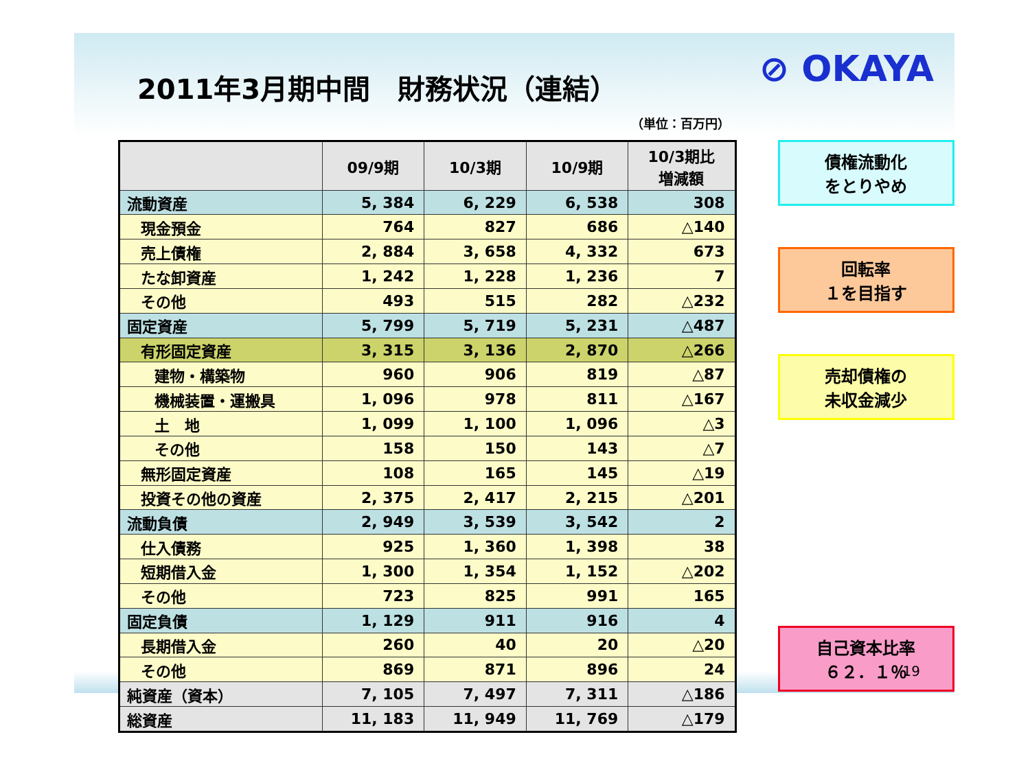2011年3月期中間　財務状況（連結）
⊘ OKAYA
（単位：百万円）
| | 09/9期 | 10/3期 | 10/9期 | 10/3期比 増減額 |
| --- | --- | --- | --- | --- |
| 流動資産 | 5, 384 | 6, 229 | 6, 538 | 308 |
| 現金預金 | 764 | 827 | 686 | △140 |
| 売上債権 | 2, 884 | 3, 658 | 4, 332 | 673 |
| たな卸資産 | 1, 242 | 1, 228 | 1, 236 | 7 |
| その他 | 493 | 515 | 282 | △232 |
| 固定資産 | 5, 799 | 5, 719 | 5, 231 | △487 |
| 有形固定資産 | 3, 315 | 3, 136 | 2, 870 | △266 |
| 建物・構築物 | 960 | 906 | 819 | △87 |
| 機械装置・運搬具 | 1, 096 | 978 | 811 | △167 |
| 土 地 | 1, 099 | 1, 100 | 1, 096 | △3 |
| その他 | 158 | 150 | 143 | △7 |
| 無形固定資産 | 108 | 165 | 145 | △19 |
| 投資その他の資産 | 2, 375 | 2, 417 | 2, 215 | △201 |
| 流動負債 | 2, 949 | 3, 539 | 3, 542 | 2 |
| 仕入債務 | 925 | 1, 360 | 1, 398 | 38 |
| 短期借入金 | 1, 300 | 1, 354 | 1, 152 | △202 |
| その他 | 723 | 825 | 991 | 165 |
| 固定負債 | 1, 129 | 911 | 916 | 4 |
| 長期借入金 | 260 | 40 | 20 | △20 |
| その他 | 869 | 871 | 896 | 24 |
| 純資産（資本） | 7, 105 | 7, 497 | 7, 311 | △186 |
| 総資産 | 11, 183 | 11, 949 | 11, 769 | △179 |
債権流動化
をとりやめ
回転率
１を目指す
売却債権の
未収金減少
自己資本比率
６２．１％
19